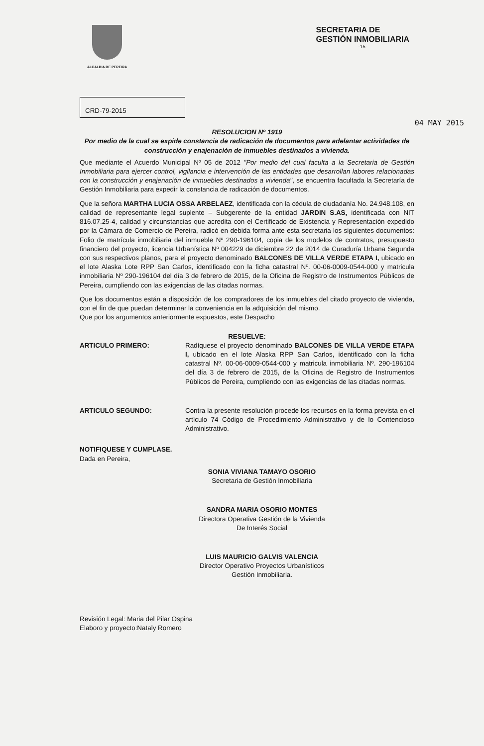ALCALDIA DE PEREIRA
SECRETARIA DE
GESTIÓN INMOBILIARIA
-15-
CRD-79-2015
04 MAY 2015
RESOLUCION Nº 1919
Por medio de la cual se expide constancia de radicación de documentos para adelantar actividades de construcción y enajenación de inmuebles destinados a vivienda.
Que mediante el Acuerdo Municipal Nº 05 de 2012 "Por medio del cual faculta a la Secretaria de Gestión Inmobiliaria para ejercer control, vigilancia e intervención de las entidades que desarrollan labores relacionadas con la construcción y enajenación de inmuebles destinados a vivienda", se encuentra facultada la Secretaría de Gestión Inmobiliaria para expedir la constancia de radicación de documentos.
Que la señora MARTHA LUCIA OSSA ARBELAEZ, identificada con la cédula de ciudadanía No. 24.948.108, en calidad de representante legal suplente – Subgerente de la entidad JARDIN S.AS, identificada con NIT 816.07.25-4, calidad y circunstancias que acredita con el Certificado de Existencia y Representación expedido por la Cámara de Comercio de Pereira, radicó en debida forma ante esta secretaria los siguientes documentos: Folio de matrícula inmobiliaria del inmueble Nº 290-196104, copia de los modelos de contratos, presupuesto financiero del proyecto, licencia Urbanística Nº 004229 de diciembre 22 de 2014 de Curaduría Urbana Segunda con sus respectivos planos, para el proyecto denominado BALCONES DE VILLA VERDE ETAPA I, ubicado en el lote Alaska Lote RPP San Carlos, identificado con la ficha catastral Nº. 00-06-0009-0544-000 y matricula inmobiliaria Nº 290-196104 del día 3 de febrero de 2015, de la Oficina de Registro de Instrumentos Públicos de Pereira, cumpliendo con las exigencias de las citadas normas.
Que los documentos están a disposición de los compradores de los inmuebles del citado proyecto de vivienda, con el fin de que puedan determinar la conveniencia en la adquisición del mismo.
Que por los argumentos anteriormente expuestos, este Despacho
RESUELVE:
ARTICULO PRIMERO: Radíquese el proyecto denominado BALCONES DE VILLA VERDE ETAPA I, ubicado en el lote Alaska RPP San Carlos, identificado con la ficha catastral Nº. 00-06-0009-0544-000 y matricula inmobiliaria Nº. 290-196104 del día 3 de febrero de 2015, de la Oficina de Registro de Instrumentos Públicos de Pereira, cumpliendo con las exigencias de las citadas normas.
ARTICULO SEGUNDO: Contra la presente resolución procede los recursos en la forma prevista en el artículo 74 Código de Procedimiento Administrativo y de lo Contencioso Administrativo.
NOTIFIQUESE Y CUMPLASE.
Dada en Pereira,
SONIA VIVIANA TAMAYO OSORIO
Secretaria de Gestión Inmobiliaria
SANDRA MARIA OSORIO MONTES
Directora Operativa Gestión de la Vivienda
De Interés Social
LUIS MAURICIO GALVIS VALENCIA
Director Operativo Proyectos Urbanísticos
Gestión Inmobiliaria.
Revisión Legal: Maria del Pilar Ospina
Elaboro y proyecto:Nataly Romero